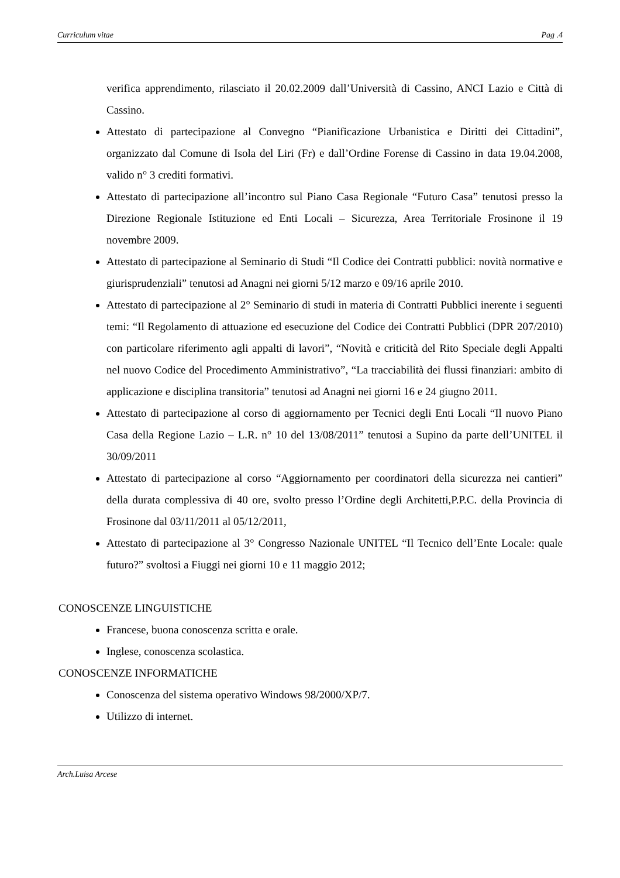Curriculum vitae Pag .4
verifica apprendimento, rilasciato il 20.02.2009 dall’Università di Cassino, ANCI Lazio e Città di Cassino.
Attestato di partecipazione al Convegno “Pianificazione Urbanistica e Diritti dei Cittadini”, organizzato dal Comune di Isola del Liri (Fr) e dall’Ordine Forense di Cassino in data 19.04.2008, valido n° 3 crediti formativi.
Attestato di partecipazione all’incontro sul Piano Casa Regionale “Futuro Casa” tenutosi presso la Direzione Regionale Istituzione ed Enti Locali – Sicurezza, Area Territoriale Frosinone il 19 novembre 2009.
Attestato di partecipazione al Seminario di Studi “Il Codice dei Contratti pubblici: novità normative e giurisprudenziali” tenutosi ad Anagni nei giorni 5/12 marzo e 09/16 aprile 2010.
Attestato di partecipazione al 2° Seminario di studi in materia di Contratti Pubblici inerente i seguenti temi: “Il Regolamento di attuazione ed esecuzione del Codice dei Contratti Pubblici (DPR 207/2010) con particolare riferimento agli appalti di lavori”, “Novità e criticità del Rito Speciale degli Appalti nel nuovo Codice del Procedimento Amministrativo”, “La tracciabilità dei flussi finanziari: ambito di applicazione e disciplina transitoria” tenutosi ad Anagni nei giorni 16 e 24 giugno 2011.
Attestato di partecipazione al corso di aggiornamento per Tecnici degli Enti Locali “Il nuovo Piano Casa della Regione Lazio – L.R. n° 10 del 13/08/2011” tenutosi a Supino da parte dell’UNITEL il 30/09/2011
Attestato di partecipazione al corso “Aggiornamento per coordinatori della sicurezza nei cantieri” della durata complessiva di 40 ore, svolto presso l’Ordine degli Architetti,P.P.C. della Provincia di Frosinone dal 03/11/2011 al 05/12/2011,
Attestato di partecipazione al 3° Congresso Nazionale UNITEL “Il Tecnico dell’Ente Locale: quale futuro?” svoltosi a Fiuggi nei giorni 10 e 11 maggio 2012;
CONOSCENZE LINGUISTICHE
Francese, buona conoscenza scritta e orale.
Inglese, conoscenza scolastica.
CONOSCENZE INFORMATICHE
Conoscenza del sistema operativo Windows 98/2000/XP/7.
Utilizzo di internet.
Arch.Luisa Arcese